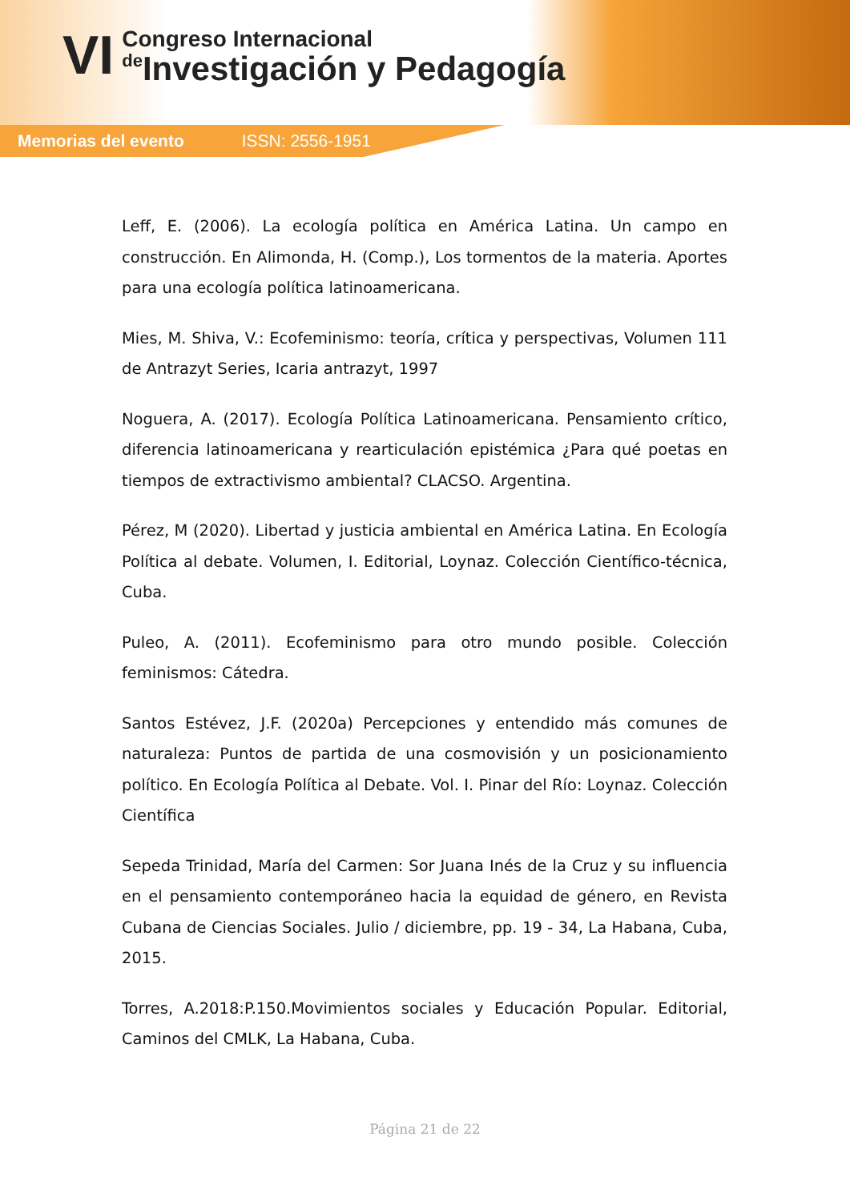VI
Congreso Internacional
de Investigación y Pedagogía
Memorias del evento ISSN: 2556-1951
Leff, E. (2006). La ecología política en América Latina. Un campo en construcción. En Alimonda, H. (Comp.), Los tormentos de la materia. Aportes para una ecología política latinoamericana.
Mies, M. Shiva, V.: Ecofeminismo: teoría, crítica y perspectivas, Volumen 111 de Antrazyt Series, Icaria antrazyt, 1997
Noguera, A. (2017). Ecología Política Latinoamericana. Pensamiento crítico, diferencia latinoamericana y rearticulación epistémica ¿Para qué poetas en tiempos de extractivismo ambiental? CLACSO. Argentina.
Pérez, M (2020). Libertad y justicia ambiental en América Latina. En Ecología Política al debate. Volumen, I. Editorial, Loynaz. Colección Científico-técnica, Cuba.
Puleo, A. (2011). Ecofeminismo para otro mundo posible. Colección feminismos: Cátedra.
Santos Estévez, J.F. (2020a) Percepciones y entendido más comunes de naturaleza: Puntos de partida de una cosmovisión y un posicionamiento político. En Ecología Política al Debate. Vol. I. Pinar del Río: Loynaz. Colección Científica
Sepeda Trinidad, María del Carmen: Sor Juana Inés de la Cruz y su influencia en el pensamiento contemporáneo hacia la equidad de género, en Revista Cubana de Ciencias Sociales. Julio / diciembre, pp. 19 - 34, La Habana, Cuba, 2015.
Torres, A.2018:P.150.Movimientos sociales y Educación Popular. Editorial, Caminos del CMLK, La Habana, Cuba.
Página 21 de 22